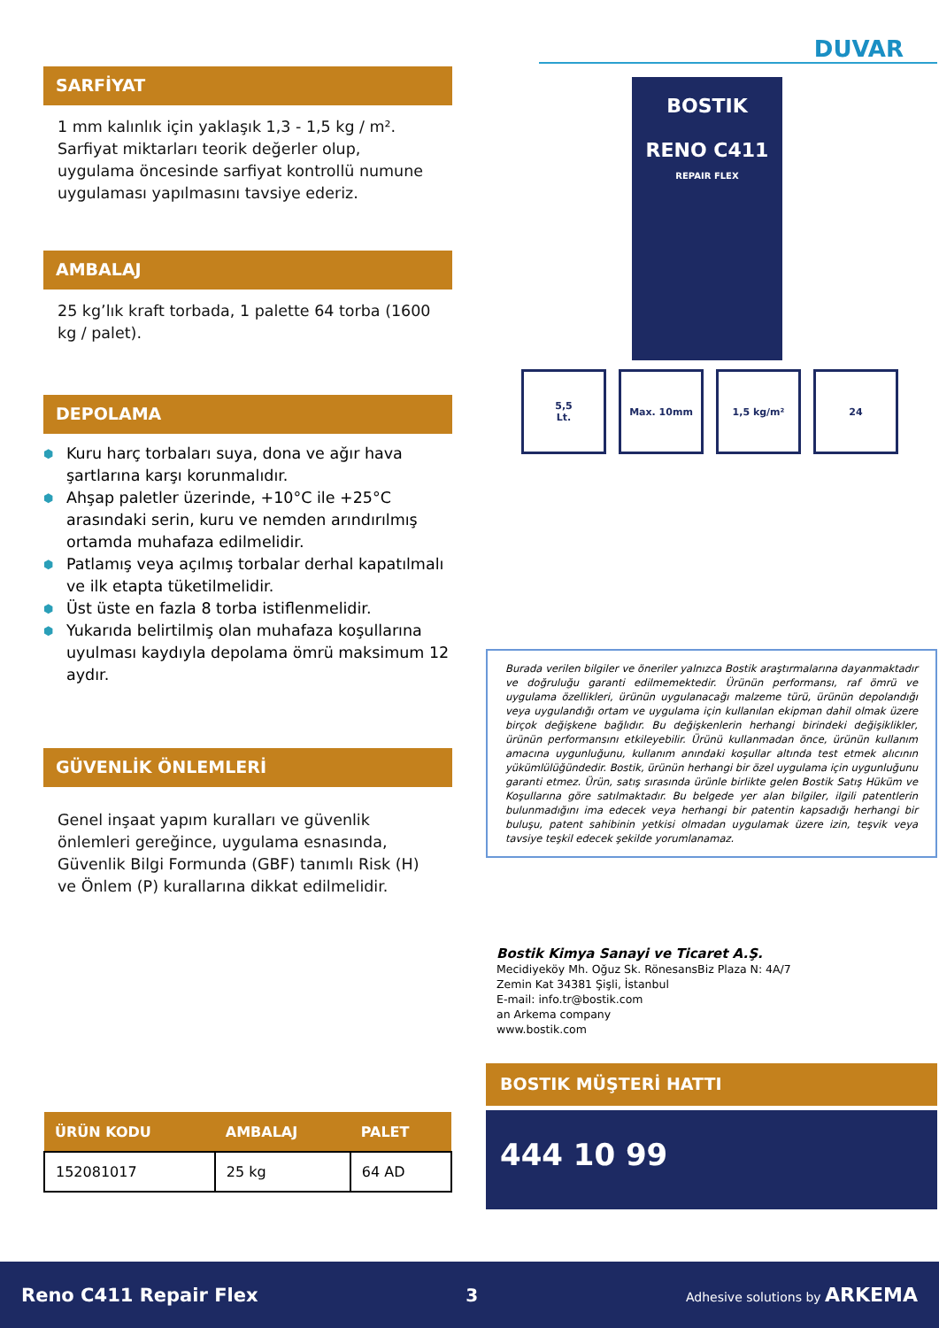SARFİYAT
1 mm kalınlık için yaklaşık 1,3 - 1,5 kg / m².
Sarfiyat miktarları teorik değerler olup, uygulama öncesinde sarfiyat kontrollü numune uygulaması yapılmasını tavsiye ederiz.
AMBALAJ
25 kg’lık kraft torbada, 1 palette 64 torba (1600 kg / palet).
DEPOLAMA
⬢ Kuru harç torbaları suya, dona ve ağır hava şartlarına karşı korunmalıdır.
⬢ Ahşap paletler üzerinde, +10°C ile +25°C arasındaki serin, kuru ve nemden arındırılmış ortamda muhafaza edilmelidir.
⬢ Patlamış veya açılmış torbalar derhal kapatılmalı ve ilk etapta tüketilmelidir.
⬢ Üst üste en fazla 8 torba istiflenmelidir.
⬢ Yukarıda belirtilmiş olan muhafaza koşullarına uyulması kaydıyla depolama ömrü maksimum 12 aydır.
GÜVENLİK ÖNLEMLERİ
Genel inşaat yapım kuralları ve güvenlik önlemleri gereğince, uygulama esnasında, Güvenlik Bilgi Formunda (GBF) tanımlı Risk (H) ve Önlem (P) kurallarına dikkat edilmelidir.
| ÜRÜN KODU | AMBALAJ | PALET |
| --- | --- | --- |
| 152081017 | 25 kg | 64 AD |
DUVAR
BOSTIK
RENO C411
REPAIR FLEX
5,5
Lt.
Max. 10mm 1,5 kg/m² 24
Burada verilen bilgiler ve öneriler yalnızca Bostik araştırmalarına dayanmaktadır ve doğruluğu garanti edilmemektedir. Ürünün performansı, raf ömrü ve uygulama özellikleri, ürünün uygulanacağı malzeme türü, ürünün depolandığı veya uygulandığı ortam ve uygulama için kullanılan ekipman dahil olmak üzere birçok değişkene bağlıdır. Bu değişkenlerin herhangi birindeki değişiklikler, ürünün performansını etkileyebilir. Ürünü kullanmadan önce, ürünün kullanım amacına uygunluğunu, kullanım anındaki koşullar altında test etmek alıcının yükümlülüğündedir. Bostik, ürünün herhangi bir özel uygulama için uygunluğunu garanti etmez. Ürün, satış sırasında ürünle birlikte gelen Bostik Satış Hüküm ve Koşullarına göre satılmaktadır. Bu belgede yer alan bilgiler, ilgili patentlerin bulunmadığını ima edecek veya herhangi bir patentin kapsadığı herhangi bir buluşu, patent sahibinin yetkisi olmadan uygulamak üzere izin, teşvik veya tavsiye teşkil edecek şekilde yorumlanamaz.
Bostik Kimya Sanayi ve Ticaret A.Ş.
Mecidiyeköy Mh. Oğuz Sk. RönesansBiz Plaza N: 4A/7
Zemin Kat 34381 Şişli, İstanbul
E-mail: info.tr@bostik.com
an Arkema company
www.bostik.com
BOSTIK MÜŞTERİ HATTI
444 10 99
Reno C411 Repair Flex 3 Adhesive solutions by ARKEMA